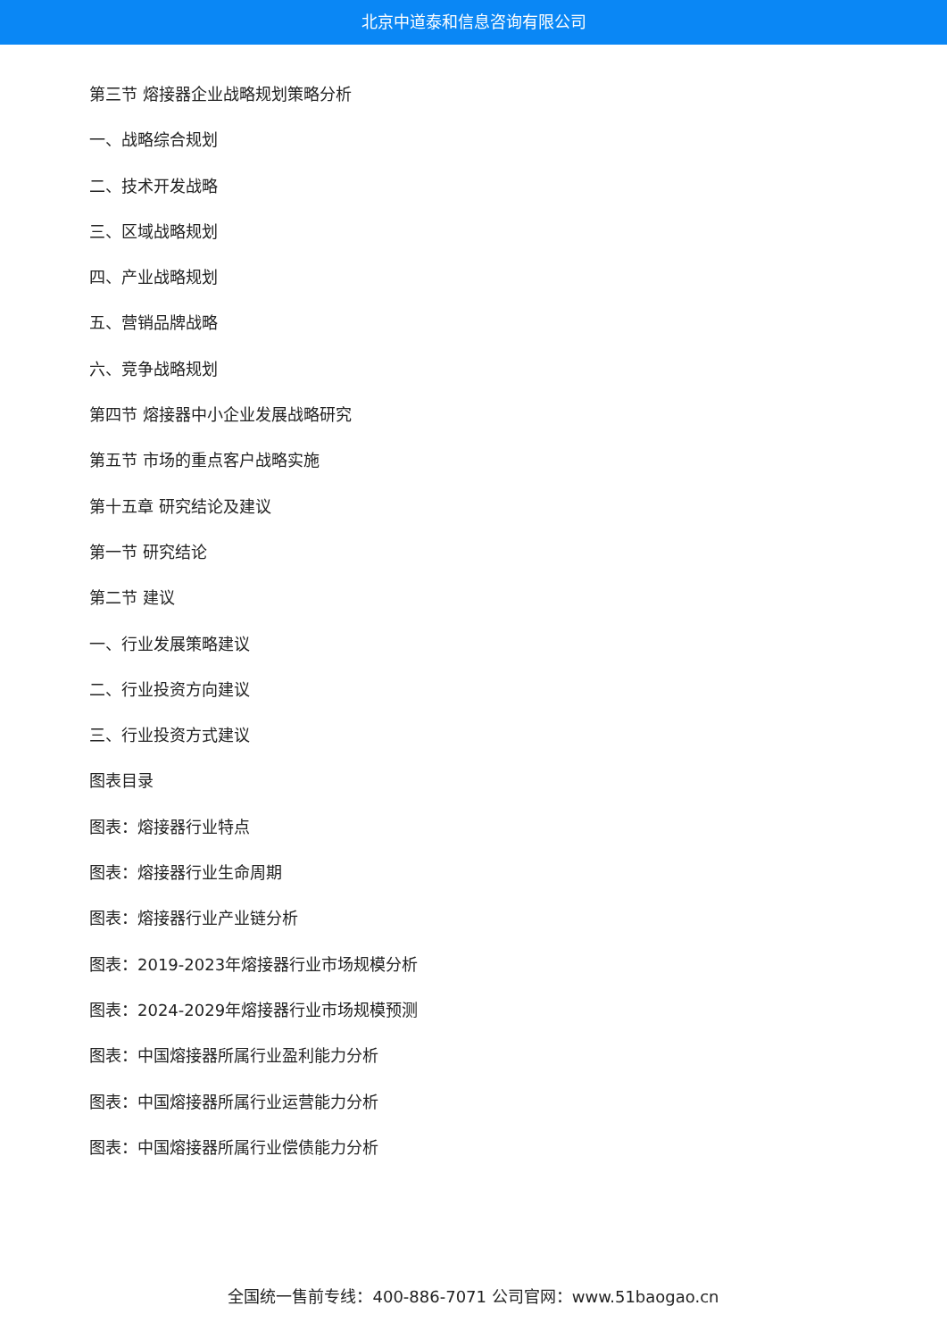北京中道泰和信息咨询有限公司
第三节 熔接器企业战略规划策略分析
一、战略综合规划
二、技术开发战略
三、区域战略规划
四、产业战略规划
五、营销品牌战略
六、竞争战略规划
第四节 熔接器中小企业发展战略研究
第五节 市场的重点客户战略实施
第十五章 研究结论及建议
第一节 研究结论
第二节 建议
一、行业发展策略建议
二、行业投资方向建议
三、行业投资方式建议
图表目录
图表：熔接器行业特点
图表：熔接器行业生命周期
图表：熔接器行业产业链分析
图表：2019-2023年熔接器行业市场规模分析
图表：2024-2029年熔接器行业市场规模预测
图表：中国熔接器所属行业盈利能力分析
图表：中国熔接器所属行业运营能力分析
图表：中国熔接器所属行业偿债能力分析
全国统一售前专线：400-886-7071 公司官网：www.51baogao.cn